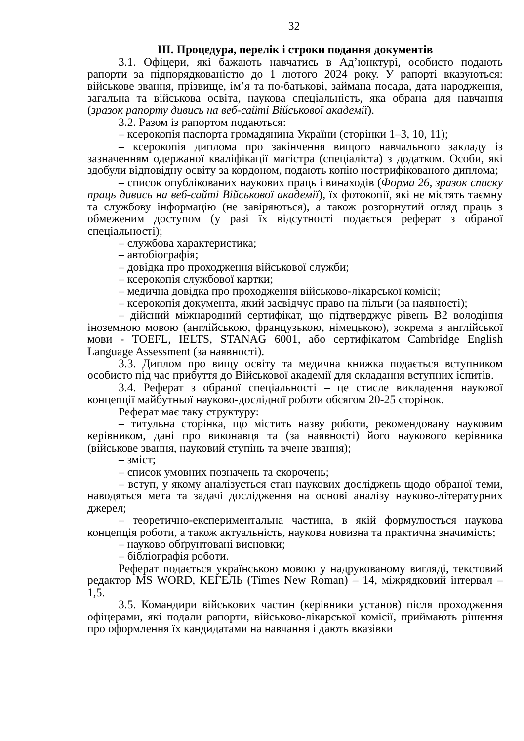32
ІІІ. Процедура, перелік і строки подання документів
3.1. Офіцери, які бажають навчатись в Ад’юнктурі, особисто подають рапорти за підпорядкованістю до 1 лютого 2024 року. У рапорті вказуються: військове звання, прізвище, ім’я та по-батькові, займана посада, дата народження, загальна та військова освіта, наукова спеціальність, яка обрана для навчання (зразок рапорту дивись на веб-сайті Військової академії).
3.2. Разом із рапортом подаються:
– ксерокопія паспорта громадянина України (сторінки 1–3, 10, 11);
– ксерокопія диплома про закінчення вищого навчального закладу із зазначенням одержаної кваліфікації магістра (спеціаліста) з додатком. Особи, які здобули відповідну освіту за кордоном, подають копію нострифікованого диплома;
– список опублікованих наукових праць і винаходів (Форма 26, зразок списку праць дивись на веб-сайті Військової академії), їх фотокопії, які не містять таємну та службову інформацію (не завіряються), а також розгорнутий огляд праць з обмеженим доступом (у разі їх відсутності подається реферат з обраної спеціальності);
– службова характеристика;
– автобіографія;
– довідка про проходження військової служби;
– ксерокопія службової картки;
– медична довідка про проходження військово-лікарської комісії;
– ксерокопія документа, який засвідчує право на пільги (за наявності);
– дійсний міжнародний сертифікат, що підтверджує рівень В2 володіння іноземною мовою (англійською, французькою, німецькою), зокрема з англійської мови - TOEFL, IELTS, STANAG 6001, або сертифікатом Cambridge English Language Assessment (за наявності).
3.3. Диплом про вищу освіту та медична книжка подається вступником особисто під час прибуття до Військової академії для складання вступних іспитів.
3.4. Реферат з обраної спеціальності – це стисле викладення наукової концепції майбутньої науково-дослідної роботи обсягом 20-25 сторінок.
Реферат має таку структуру:
– титульна сторінка, що містить назву роботи, рекомендовану науковим керівником, дані про виконавця та (за наявності) його наукового керівника (військове звання, науковий ступінь та вчене звання);
– зміст;
– список умовних позначень та скорочень;
– вступ, у якому аналізується стан наукових досліджень щодо обраної теми, наводяться мета та задачі дослідження на основі аналізу науково-літературних джерел;
– теоретично-експериментальна частина, в якій формулюється наукова концепція роботи, а також актуальність, наукова новизна та практична значимість;
– науково обґрунтовані висновки;
– бібліографія роботи.
Реферат подається українською мовою у надрукованому вигляді, текстовий редактор MS WORD, КЕГЕЛЬ (Times New Roman) – 14, міжрядковий інтервал – 1,5.
3.5. Командири військових частин (керівники установ) після проходження офіцерами, які подали рапорти, військово-лікарської комісії, приймають рішення про оформлення їх кандидатами на навчання і дають вказівки